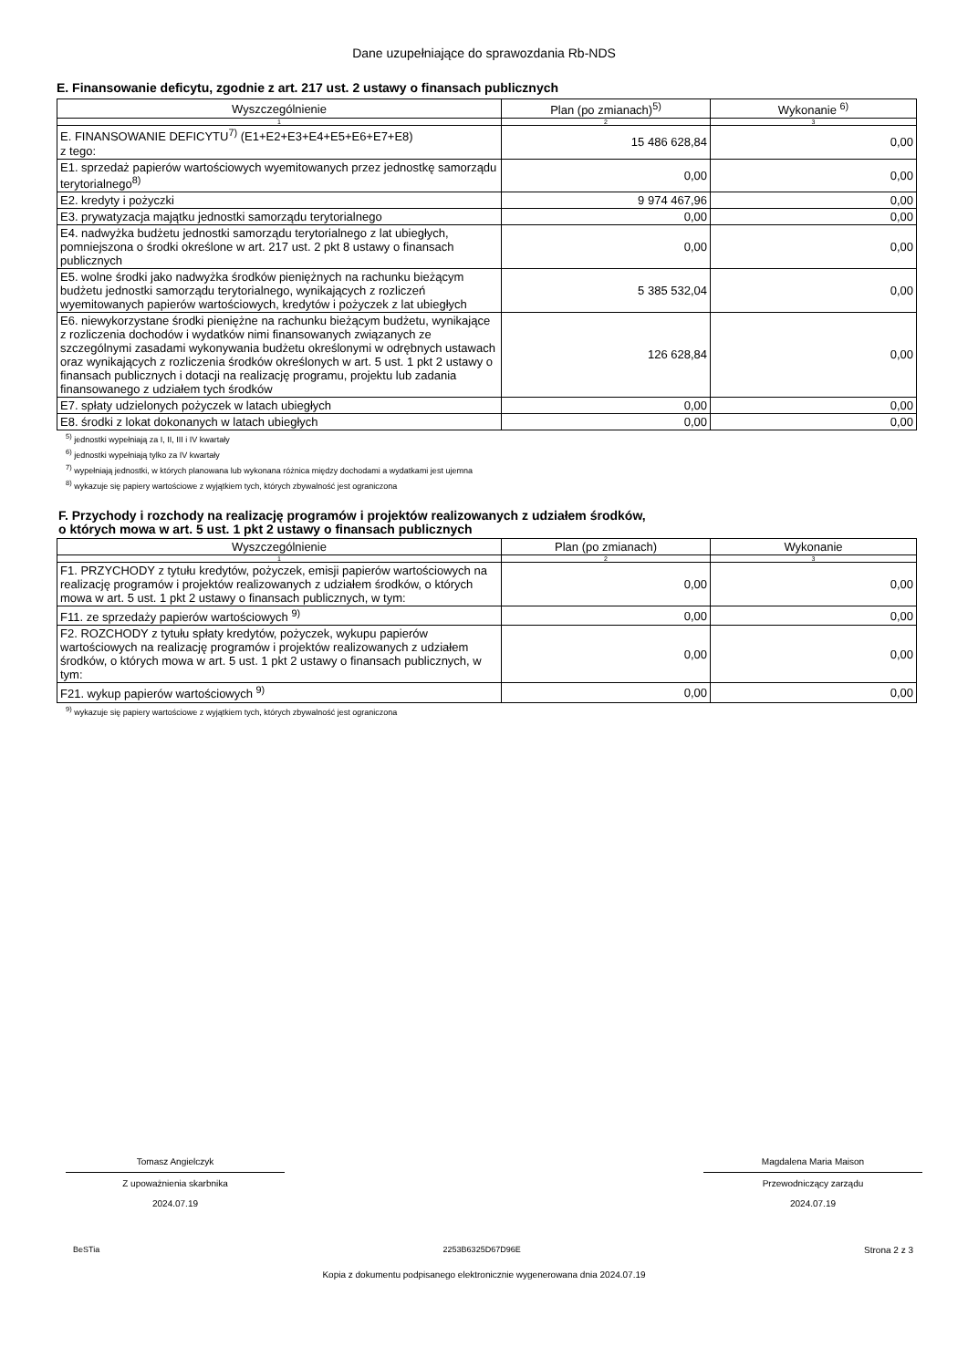Dane uzupełniające do sprawozdania Rb-NDS
E. Finansowanie deficytu, zgodnie z art. 217 ust. 2 ustawy o finansach publicznych
| Wyszczególnienie | Plan (po zmianach)<sup>5)</sup> | Wykonanie <sup>6)</sup> |
| --- | --- | --- |
| 1 | 2 | 3 |
| E. FINANSOWANIE DEFICYTU<sup>7)</sup> (E1+E2+E3+E4+E5+E6+E7+E8) z tego: | 15 486 628,84 | 0,00 |
| E1. sprzedaż papierów wartościowych wyemitowanych przez jednostkę samorządu terytorialnego<sup>8)</sup> | 0,00 | 0,00 |
| E2. kredyty i pożyczki | 9 974 467,96 | 0,00 |
| E3. prywatyzacja majątku jednostki samorządu terytorialnego | 0,00 | 0,00 |
| E4. nadwyżka budżetu jednostki samorządu terytorialnego z lat ubiegłych, pomniejszona o środki określone w art. 217 ust. 2 pkt 8 ustawy o finansach publicznych | 0,00 | 0,00 |
| E5. wolne środki jako nadwyżka środków pieniężnych na rachunku bieżącym budżetu jednostki samorządu terytorialnego, wynikających z rozliczeń wyemitowanych papierów wartościowych, kredytów i pożyczek z lat ubiegłych | 5 385 532,04 | 0,00 |
| E6. niewykorzystane środki pieniężne na rachunku bieżącym budżetu, wynikające z rozliczenia dochodów i wydatków nimi finansowanych związanych ze szczególnymi zasadami wykonywania budżetu określonymi w odrębnych ustawach oraz wynikających z rozliczenia środków określonych w art. 5 ust. 1 pkt 2 ustawy o finansach publicznych i dotacji na realizację programu, projektu lub zadania finansowanego z udziałem tych środków | 126 628,84 | 0,00 |
| E7. spłaty udzielonych pożyczek w latach ubiegłych | 0,00 | 0,00 |
| E8. środki z lokat dokonanych w latach ubiegłych | 0,00 | 0,00 |
<sup>5)</sup> jednostki wypełniają za I, II, III i IV kwartały
<sup>6)</sup> jednostki wypełniają tylko za IV kwartały
<sup>7)</sup> wypełniają jednostki, w których planowana lub wykonana różnica między dochodami a wydatkami jest ujemna
<sup>8)</sup> wykazuje się papiery wartościowe z wyjątkiem tych, których zbywalność jest ograniczona
F. Przychody i rozchody na realizację programów i projektów realizowanych z udziałem środków,
o których mowa w art. 5 ust. 1 pkt 2 ustawy o finansach publicznych
| Wyszczególnienie | Plan (po zmianach) | Wykonanie |
| --- | --- | --- |
| 1 | 2 | 3 |
| F1. PRZYCHODY z tytułu kredytów, pożyczek, emisji papierów wartościowych na realizację programów i projektów realizowanych z udziałem środków, o których mowa w art. 5 ust. 1 pkt 2 ustawy o finansach publicznych, w tym: | 0,00 | 0,00 |
| F11. ze sprzedaży papierów wartościowych <sup>9)</sup> | 0,00 | 0,00 |
| F2. ROZCHODY z tytułu spłaty kredytów, pożyczek, wykupu papierów wartościowych na realizację programów i projektów realizowanych z udziałem środków, o których mowa w art. 5 ust. 1 pkt 2 ustawy o finansach publicznych, w tym: | 0,00 | 0,00 |
| F21. wykup papierów wartościowych <sup>9)</sup> | 0,00 | 0,00 |
<sup>9)</sup> wykazuje się papiery wartościowe z wyjątkiem tych, których zbywalność jest ograniczona
Tomasz Angielczyk
Z upoważnienia skarbnika
2024.07.19
Magdalena Maria Maison
Przewodniczący zarządu
2024.07.19
BeSTia 2253B6325D67D96E Strona 2 z 3
Kopia z dokumentu podpisanego elektronicznie wygenerowana dnia 2024.07.19